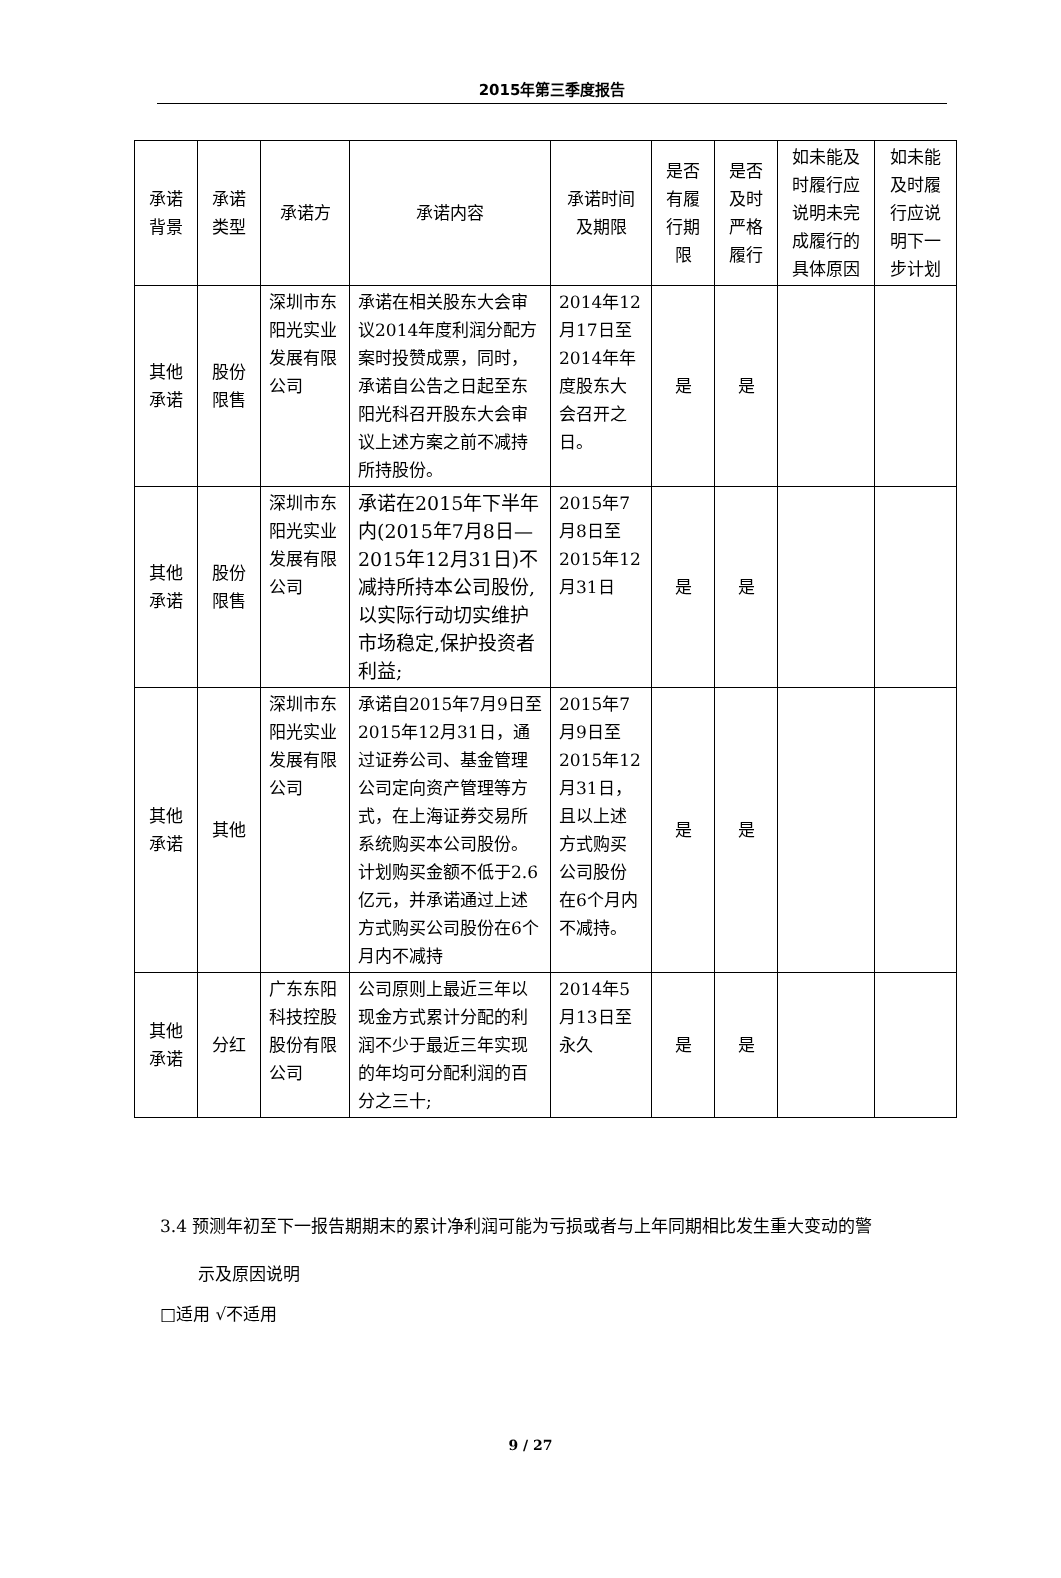2015年第三季度报告
| 承诺背景 | 承诺类型 | 承诺方 | 承诺内容 | 承诺时间及期限 | 是否有履行期限 | 是否及时严格履行 | 如未能及时履行应说明未完成履行的具体原因 | 如未能及时履行应说明下一步计划 |
| --- | --- | --- | --- | --- | --- | --- | --- | --- |
| 其他承诺 | 股份限售 | 深圳市东阳光实业发展有限公司 | 承诺在相关股东大会审议2014年度利润分配方案时投赞成票，同时，承诺自公告之日起至东阳光科召开股东大会审议上述方案之前不减持所持股份。 | 2014年12月17日至2014年年度股东大会召开之日。 | 是 | 是 | | |
| 其他承诺 | 股份限售 | 深圳市东阳光实业发展有限公司 | 承诺在2015年下半年内(2015年7月8日—2015年12月31日)不减持所持本公司股份,以实际行动切实维护市场稳定,保护投资者利益; | 2015年7月8日至2015年12月31日 | 是 | 是 | | |
| 其他承诺 | 其他 | 深圳市东阳光实业发展有限公司 | 承诺自2015年7月9日至2015年12月31日，通过证券公司、基金管理公司定向资产管理等方式，在上海证券交易所系统购买本公司股份。计划购买金额不低于2.6亿元，并承诺通过上述方式购买公司股份在6个月内不减持 | 2015年7月9日至2015年12月31日，且以上述方式购买公司股份在6个月内不减持。 | 是 | 是 | | |
| 其他承诺 | 分红 | 广东东阳科技控股股份有限公司 | 公司原则上最近三年以现金方式累计分配的利润不少于最近三年实现的年均可分配利润的百分之三十; | 2014年5月13日至永久 | 是 | 是 | | |
3.4 预测年初至下一报告期期末的累计净利润可能为亏损或者与上年同期相比发生重大变动的警
示及原因说明
□适用 √不适用
9 / 27